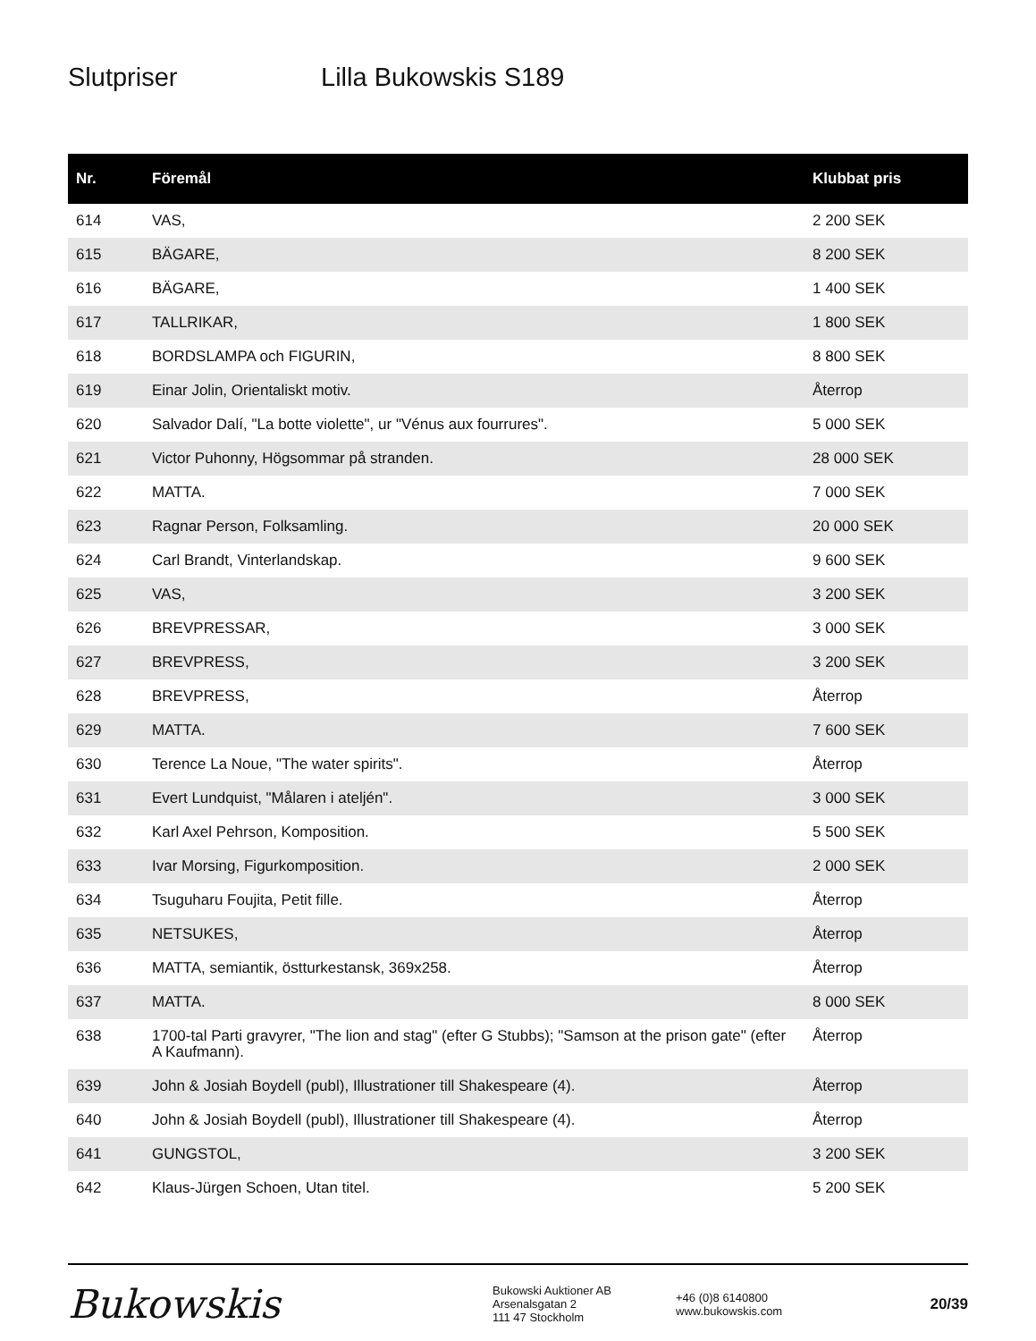Slutpriser Lilla Bukowskis S189
| Nr. | Föremål | Klubbat pris |
| --- | --- | --- |
| 614 | VAS, | 2 200 SEK |
| 615 | BÄGARE, | 8 200 SEK |
| 616 | BÄGARE, | 1 400 SEK |
| 617 | TALLRIKAR, | 1 800 SEK |
| 618 | BORDSLAMPA och FIGURIN, | 8 800 SEK |
| 619 | Einar Jolin, Orientaliskt motiv. | Återrop |
| 620 | Salvador Dalí, "La botte violette", ur "Vénus aux fourrures". | 5 000 SEK |
| 621 | Victor Puhonny, Högsommar på stranden. | 28 000 SEK |
| 622 | MATTA. | 7 000 SEK |
| 623 | Ragnar Person, Folksamling. | 20 000 SEK |
| 624 | Carl Brandt, Vinterlandskap. | 9 600 SEK |
| 625 | VAS, | 3 200 SEK |
| 626 | BREVPRESSAR, | 3 000 SEK |
| 627 | BREVPRESS, | 3 200 SEK |
| 628 | BREVPRESS, | Återrop |
| 629 | MATTA. | 7 600 SEK |
| 630 | Terence La Noue, "The water spirits". | Återrop |
| 631 | Evert Lundquist, "Målaren i ateljén". | 3 000 SEK |
| 632 | Karl Axel Pehrson, Komposition. | 5 500 SEK |
| 633 | Ivar Morsing, Figurkomposition. | 2 000 SEK |
| 634 | Tsuguharu Foujita, Petit fille. | Återrop |
| 635 | NETSUKES, | Återrop |
| 636 | MATTA, semiantik, östturkestansk, 369x258. | Återrop |
| 637 | MATTA. | 8 000 SEK |
| 638 | 1700-tal Parti gravyrer, "The lion and stag" (efter G Stubbs); "Samson at the prison gate" (efter A Kaufmann). | Återrop |
| 639 | John & Josiah Boydell (publ), Illustrationer till Shakespeare (4). | Återrop |
| 640 | John & Josiah Boydell (publ), Illustrationer till Shakespeare (4). | Återrop |
| 641 | GUNGSTOL, | 3 200 SEK |
| 642 | Klaus-Jürgen Schoen, Utan titel. | 5 200 SEK |
Bukowskis
Bukowski Auktioner AB
Arsenalsgatan 2
111 47 Stockholm
+46 (0)8 6140800
www.bukowskis.com
20/39